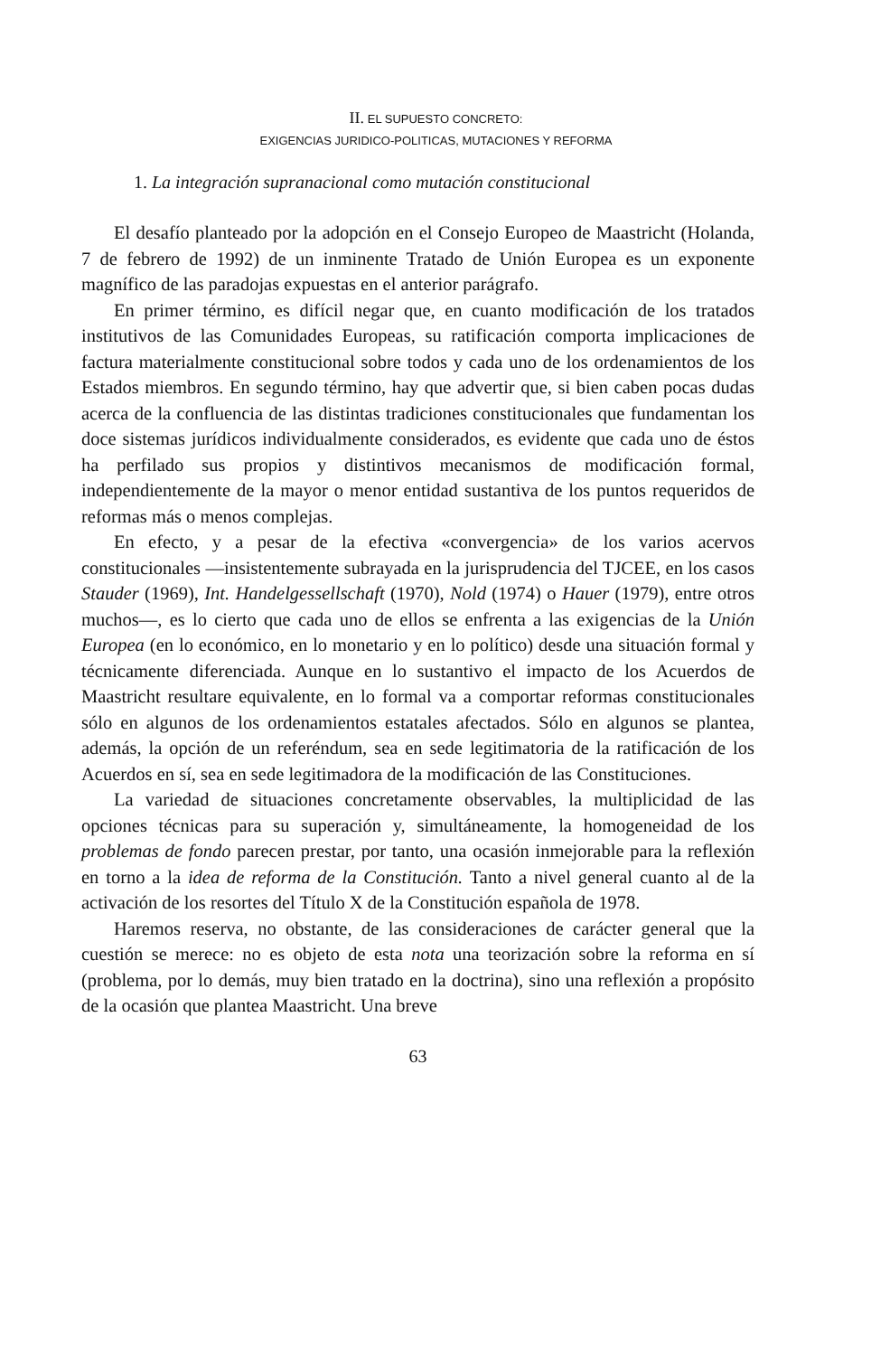II. EL SUPUESTO CONCRETO:
EXIGENCIAS JURIDICO-POLITICAS, MUTACIONES Y REFORMA
1. La integración supranacional como mutación constitucional
El desafío planteado por la adopción en el Consejo Europeo de Maastricht (Holanda, 7 de febrero de 1992) de un inminente Tratado de Unión Europea es un exponente magnífico de las paradojas expuestas en el anterior parágrafo.
En primer término, es difícil negar que, en cuanto modificación de los tratados institutivos de las Comunidades Europeas, su ratificación comporta implicaciones de factura materialmente constitucional sobre todos y cada uno de los ordenamientos de los Estados miembros. En segundo término, hay que advertir que, si bien caben pocas dudas acerca de la confluencia de las distintas tradiciones constitucionales que fundamentan los doce sistemas jurídicos individualmente considerados, es evidente que cada uno de éstos ha perfilado sus propios y distintivos mecanismos de modificación formal, independientemente de la mayor o menor entidad sustantiva de los puntos requeridos de reformas más o menos complejas.
En efecto, y a pesar de la efectiva «convergencia» de los varios acervos constitucionales —insistentemente subrayada en la jurisprudencia del TJCEE, en los casos Stauder (1969), Int. Handelgessellschaft (1970), Nold (1974) o Hauer (1979), entre otros muchos—, es lo cierto que cada uno de ellos se enfrenta a las exigencias de la Unión Europea (en lo económico, en lo monetario y en lo político) desde una situación formal y técnicamente diferenciada. Aunque en lo sustantivo el impacto de los Acuerdos de Maastricht resultare equivalente, en lo formal va a comportar reformas constitucionales sólo en algunos de los ordenamientos estatales afectados. Sólo en algunos se plantea, además, la opción de un referéndum, sea en sede legitimatoria de la ratificación de los Acuerdos en sí, sea en sede legitimadora de la modificación de las Constituciones.
La variedad de situaciones concretamente observables, la multiplicidad de las opciones técnicas para su superación y, simultáneamente, la homogeneidad de los problemas de fondo parecen prestar, por tanto, una ocasión inmejorable para la reflexión en torno a la idea de reforma de la Constitución. Tanto a nivel general cuanto al de la activación de los resortes del Título X de la Constitución española de 1978.
Haremos reserva, no obstante, de las consideraciones de carácter general que la cuestión se merece: no es objeto de esta nota una teorización sobre la reforma en sí (problema, por lo demás, muy bien tratado en la doctrina), sino una reflexión a propósito de la ocasión que plantea Maastricht. Una breve
63